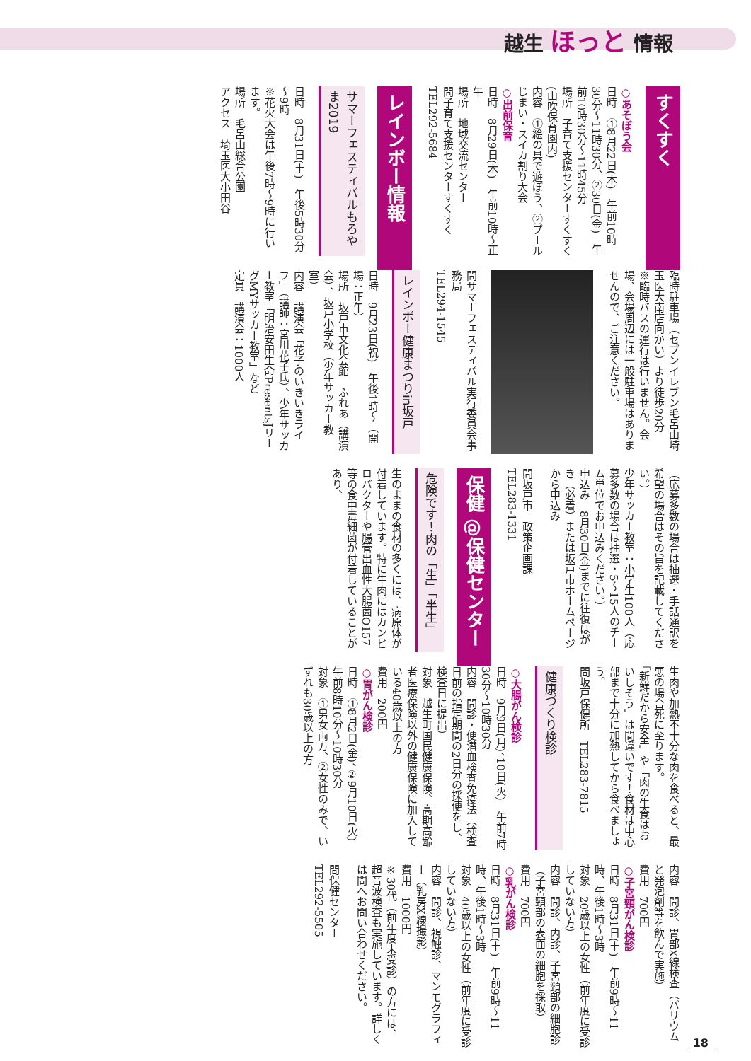越生 ほっと 情報
すくすく
○あそぼう会
日時　①8月22日(木)　午前10時30分～11時30分、②30日(金)　午前10時30分～11時45分
場所　子育て支援センターすくすく(山吹保育園内)
内容　①絵の具で遊ぼう、②プールじまい・スイカ割り大会
○出前保育
日時　8月29日(木)　午前10時～正午
場所　地域交流センター
問子育て支援センターすくすく　TEL292-5684
レインボー情報
サマーフェスティバルもろやま2019
日時　8月31日(土)　午後5時30分～9時
※花火大会は午後7時～9時に行います。
場所　毛呂山総合公園
アクセス　埼玉医大小田谷
臨時駐車場（セブンイレブン毛呂山埼玉医大南店向かい）より徒歩20分
※臨時バスの運行は行いません。会場、会場周辺には一般駐車場はありませんので、ご注意ください。
問サマーフェスティバル実行委員会事務局
TEL294-1545
レインボー健康まつりin坂戸
日時　9月23日(祝)　午後1時～（開場：正午）
場所　坂戸市文化会館　ふれあ（講演会）、坂戸小学校（少年サッカー教室）
内容　講演会「花子のいきいきライフ」（講師：宮川花子氏）、少年サッカー教室「明治安田生命PresentsJリーグMYサッカー教室」など
定員　講演会：1000人
（応募多数の場合は抽選・手話通訳を希望の場合はその旨を記載してください。）
少年サッカー教室：小学生100人（応募多数の場合は抽選・5～15人のチーム単位でお申込みください。）
申込み　8月30日(金)までに往復はがき（必着）または坂戸市ホームページから申込み
問坂戸市　政策企画課
TEL283-1331
保健 @保健センター
危険です！肉の「生」「半生」
生のままの食材の多くには、病原体が付着しています。特に生肉にはカンピロバクターや腸管出血性大腸菌O157等の食中毒細菌が付着していることがあり、
生肉や加熱不十分な肉を食べると、最悪の場合死に至ります。
「新鮮だから安全」や「肉の生食はおいしそう」は間違いです！食材は中心部まで十分に加熱してから食べましょう。
問坂戸保健所　TEL283-7815
健康づくり検診
○大腸がん検診
日時　9月9日(月)、10日(火)　午前7時30分～10時30分
内容　問診・便潜血検査免疫法（検査日前の指定期間の2日分の採便をし、検査日に提出）
対象　越生町国民健康保険、高期高齢者医療保険以外の健康保険に加入している40歳以上の方
費用　200円
○胃がん検診
日時　①8月2日(金)、②9月10日(火)　午前8時10分～10時30分
対象　①男女両方、②女性のみで、いずれも30歳以上の方
内容　問診、胃部X線検査（バリウムと発泡剤等を飲んで実施）
費用　700円
○子宮頸がん検診
日時　8月31日(土)　午前9時～11時、午後1時～3時
対象　20歳以上の女性（前年度に受診していない方）
内容　問診、内診、子宮頸部の細胞診（子宮頸部の表面の細胞を採取）
費用　700円
○乳がん検診
日時　8月31日(土)　午前9時～11時、午後1時～3時
対象　40歳以上の女性（前年度に受診していない方）
内容　問診、視触診、マンモグラフィー（乳房X線撮影）
費用　1000円
※30代（前年度未受診）の方には、超音波検査も実施しています。詳しくは問へお問い合わせください。
問保健センター
TEL292-5505
18